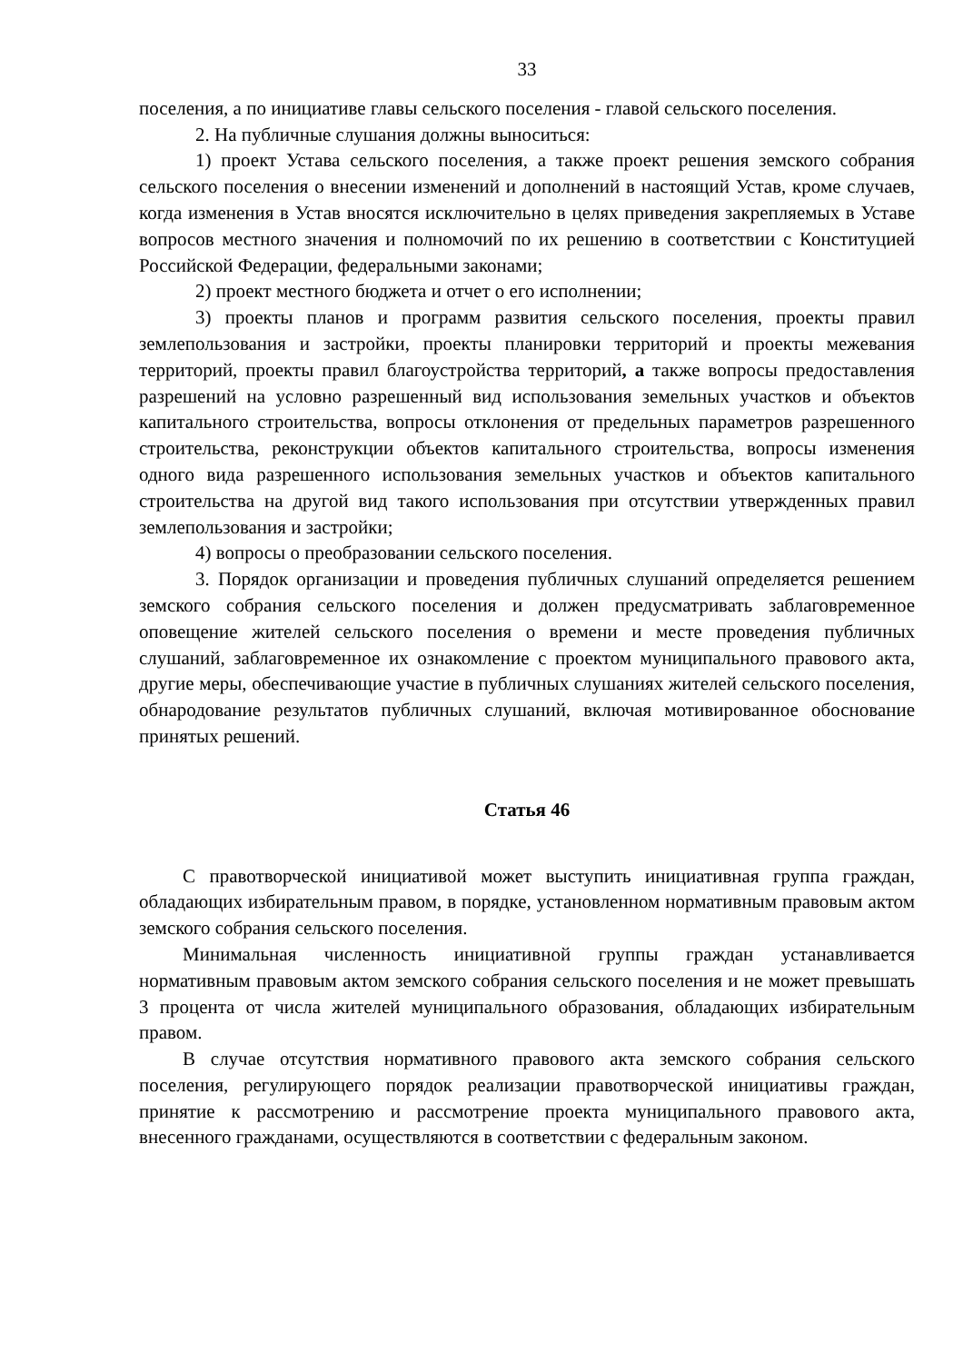33
поселения, а по инициативе главы сельского поселения - главой сельского поселения.
2. На публичные слушания должны выноситься:
1) проект Устава сельского поселения, а также проект решения земского собрания сельского поселения о внесении изменений и дополнений в настоящий Устав, кроме случаев, когда изменения в Устав вносятся исключительно в целях приведения закрепляемых в Уставе вопросов местного значения и полномочий по их решению в соответствии с Конституцией Российской Федерации, федеральными законами;
2) проект местного бюджета и отчет о его исполнении;
3) проекты планов и программ развития сельского поселения, проекты правил землепользования и застройки, проекты планировки территорий и проекты межевания территорий, проекты правил благоустройства территорий, а также вопросы предоставления разрешений на условно разрешенный вид использования земельных участков и объектов капитального строительства, вопросы отклонения от предельных параметров разрешенного строительства, реконструкции объектов капитального строительства, вопросы изменения одного вида разрешенного использования земельных участков и объектов капитального строительства на другой вид такого использования при отсутствии утвержденных правил землепользования и застройки;
4) вопросы о преобразовании сельского поселения.
3. Порядок организации и проведения публичных слушаний определяется решением земского собрания сельского поселения и должен предусматривать заблаговременное оповещение жителей сельского поселения о времени и месте проведения публичных слушаний, заблаговременное их ознакомление с проектом муниципального правового акта, другие меры, обеспечивающие участие в публичных слушаниях жителей сельского поселения, обнародование результатов публичных слушаний, включая мотивированное обоснование принятых решений.
Статья 46
С правотворческой инициативой может выступить инициативная группа граждан, обладающих избирательным правом, в порядке, установленном нормативным правовым актом земского собрания сельского поселения.
Минимальная численность инициативной группы граждан устанавливается нормативным правовым актом земского собрания сельского поселения и не может превышать 3 процента от числа жителей муниципального образования, обладающих избирательным правом.
В случае отсутствия нормативного правового акта земского собрания сельского поселения, регулирующего порядок реализации правотворческой инициативы граждан, принятие к рассмотрению и рассмотрение проекта муниципального правового акта, внесенного гражданами, осуществляются в соответствии с федеральным законом.